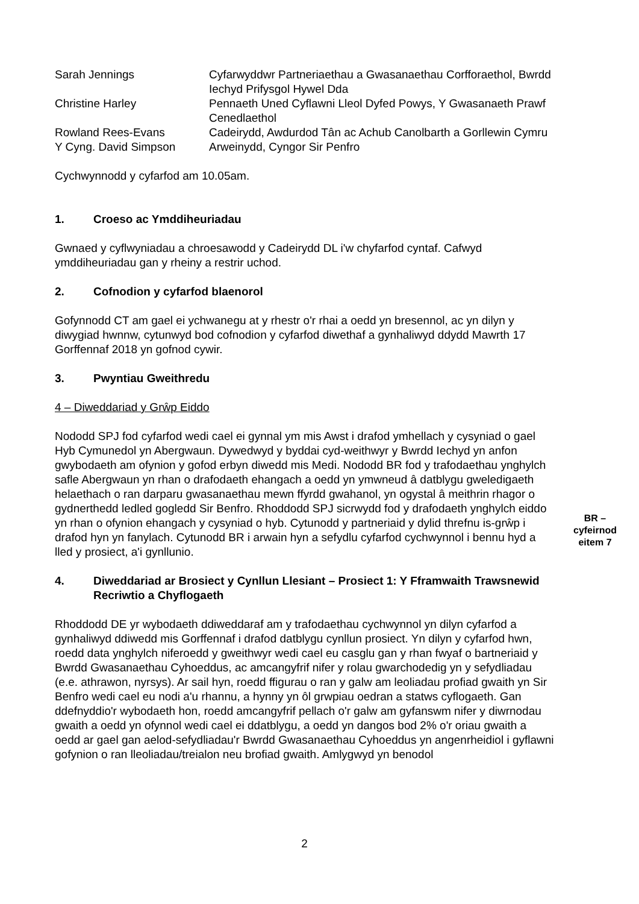| Sarah Jennings | Cyfarwyddwr Partneriaethau a Gwasanaethau Corfforaethol, Bwrdd Iechyd Prifysgol Hywel Dda |
| Christine Harley | Pennaeth Uned Cyflawni Lleol Dyfed Powys, Y Gwasanaeth Prawf Cenedlaethol |
| Rowland Rees-Evans | Cadeirydd, Awdurdod Tân ac Achub Canolbarth a Gorllewin Cymru |
| Y Cyng. David Simpson | Arweinydd, Cyngor Sir Penfro |
Cychwynnodd y cyfarfod am 10.05am.
1. Croeso ac Ymddiheuriadau
Gwnaed y cyflwyniadau a chroesawodd y Cadeirydd DL i'w chyfarfod cyntaf. Cafwyd ymddiheuriadau gan y rheiny a restrir uchod.
2. Cofnodion y cyfarfod blaenorol
Gofynnodd CT am gael ei ychwanegu at y rhestr o'r rhai a oedd yn bresennol, ac yn dilyn y diwygiad hwnnw, cytunwyd bod cofnodion y cyfarfod diwethaf a gynhaliwyd ddydd Mawrth 17 Gorffennaf 2018 yn gofnod cywir.
3. Pwyntiau Gweithredu
4 – Diweddariad y Grŵp Eiddo
Nododd SPJ fod cyfarfod wedi cael ei gynnal ym mis Awst i drafod ymhellach y cysyniad o gael Hyb Cymunedol yn Abergwaun. Dywedwyd y byddai cyd-weithwyr y Bwrdd Iechyd yn anfon gwybodaeth am ofynion y gofod erbyn diwedd mis Medi. Nododd BR fod y trafodaethau ynghylch safle Abergwaun yn rhan o drafodaeth ehangach a oedd yn ymwneud â datblygu gweledigaeth helaethach o ran darparu gwasanaethau mewn ffyrdd gwahanol, yn ogystal â meithrin rhagor o gydnerthedd ledled gogledd Sir Benfro. Rhoddodd SPJ sicrwydd fod y drafodaeth ynghylch eiddo yn rhan o ofynion ehangach y cysyniad o hyb. Cytunodd y partneriaid y dylid threfnu is-grŵp i drafod hyn yn fanylach. Cytunodd BR i arwain hyn a sefydlu cyfarfod cychwynnol i bennu hyd a lled y prosiect, a'i gynllunio.
4. Diweddariad ar Brosiect y Cynllun Llesiant – Prosiect 1: Y Fframwaith Trawsnewid Recriwtio a Chyflogaeth
Rhoddodd DE yr wybodaeth ddiweddaraf am y trafodaethau cychwynnol yn dilyn cyfarfod a gynhaliwyd ddiwedd mis Gorffennaf i drafod datblygu cynllun prosiect. Yn dilyn y cyfarfod hwn, roedd data ynghylch niferoedd y gweithwyr wedi cael eu casglu gan y rhan fwyaf o bartneriaid y Bwrdd Gwasanaethau Cyhoeddus, ac amcangyfrif nifer y rolau gwarchodedig yn y sefydliadau (e.e. athrawon, nyrsys). Ar sail hyn, roedd ffigurau o ran y galw am leoliadau profiad gwaith yn Sir Benfro wedi cael eu nodi a'u rhannu, a hynny yn ôl grwpiau oedran a statws cyflogaeth. Gan ddefnyddio'r wybodaeth hon, roedd amcangyfrif pellach o'r galw am gyfanswm nifer y diwrnodau gwaith a oedd yn ofynnol wedi cael ei ddatblygu, a oedd yn dangos bod 2% o'r oriau gwaith a oedd ar gael gan aelod-sefydliadau'r Bwrdd Gwasanaethau Cyhoeddus yn angenrheidiol i gyflawni gofynion o ran lleoliadau/treialon neu brofiad gwaith. Amlygwyd yn benodol
BR –
cyfeirnod
eitem 7
2